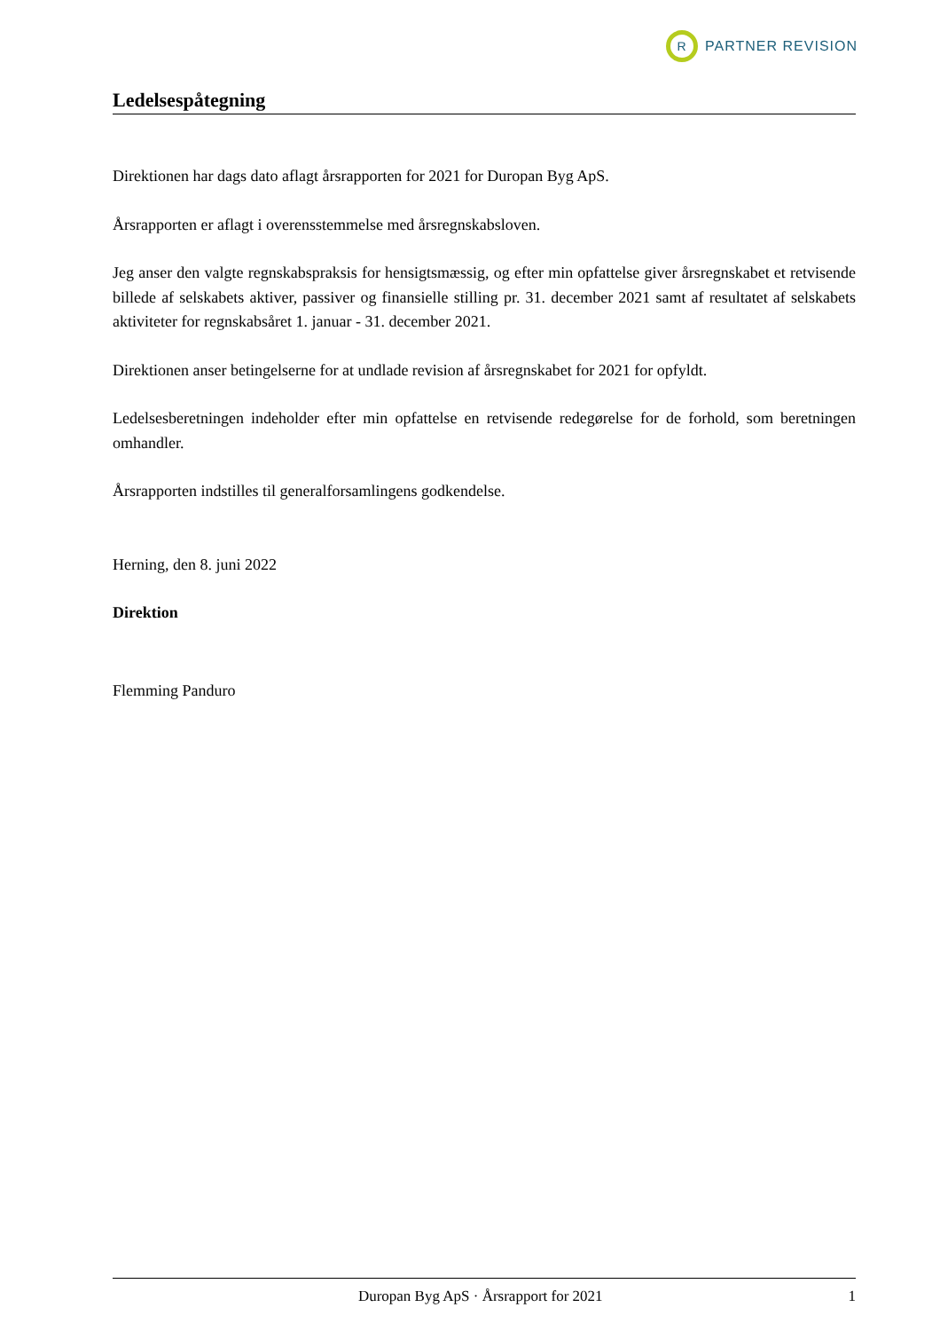R
PARTNER REVISION
Ledelsespåtegning
Direktionen har dags dato aflagt årsrapporten for 2021 for Duropan Byg ApS.
Årsrapporten er aflagt i overensstemmelse med årsregnskabsloven.
Jeg anser den valgte regnskabspraksis for hensigtsmæssig, og efter min opfattelse giver årsregnskabet et retvisende billede af selskabets aktiver, passiver og finansielle stilling pr. 31. december 2021 samt af resultatet af selskabets aktiviteter for regnskabsåret 1. januar - 31. december 2021.
Direktionen anser betingelserne for at undlade revision af årsregnskabet for 2021 for opfyldt.
Ledelsesberetningen indeholder efter min opfattelse en retvisende redegørelse for de forhold, som beretningen omhandler.
Årsrapporten indstilles til generalforsamlingens godkendelse.
Herning, den 8. juni 2022
Direktion
Flemming Panduro
Duropan Byg ApS · Årsrapport for 2021 1